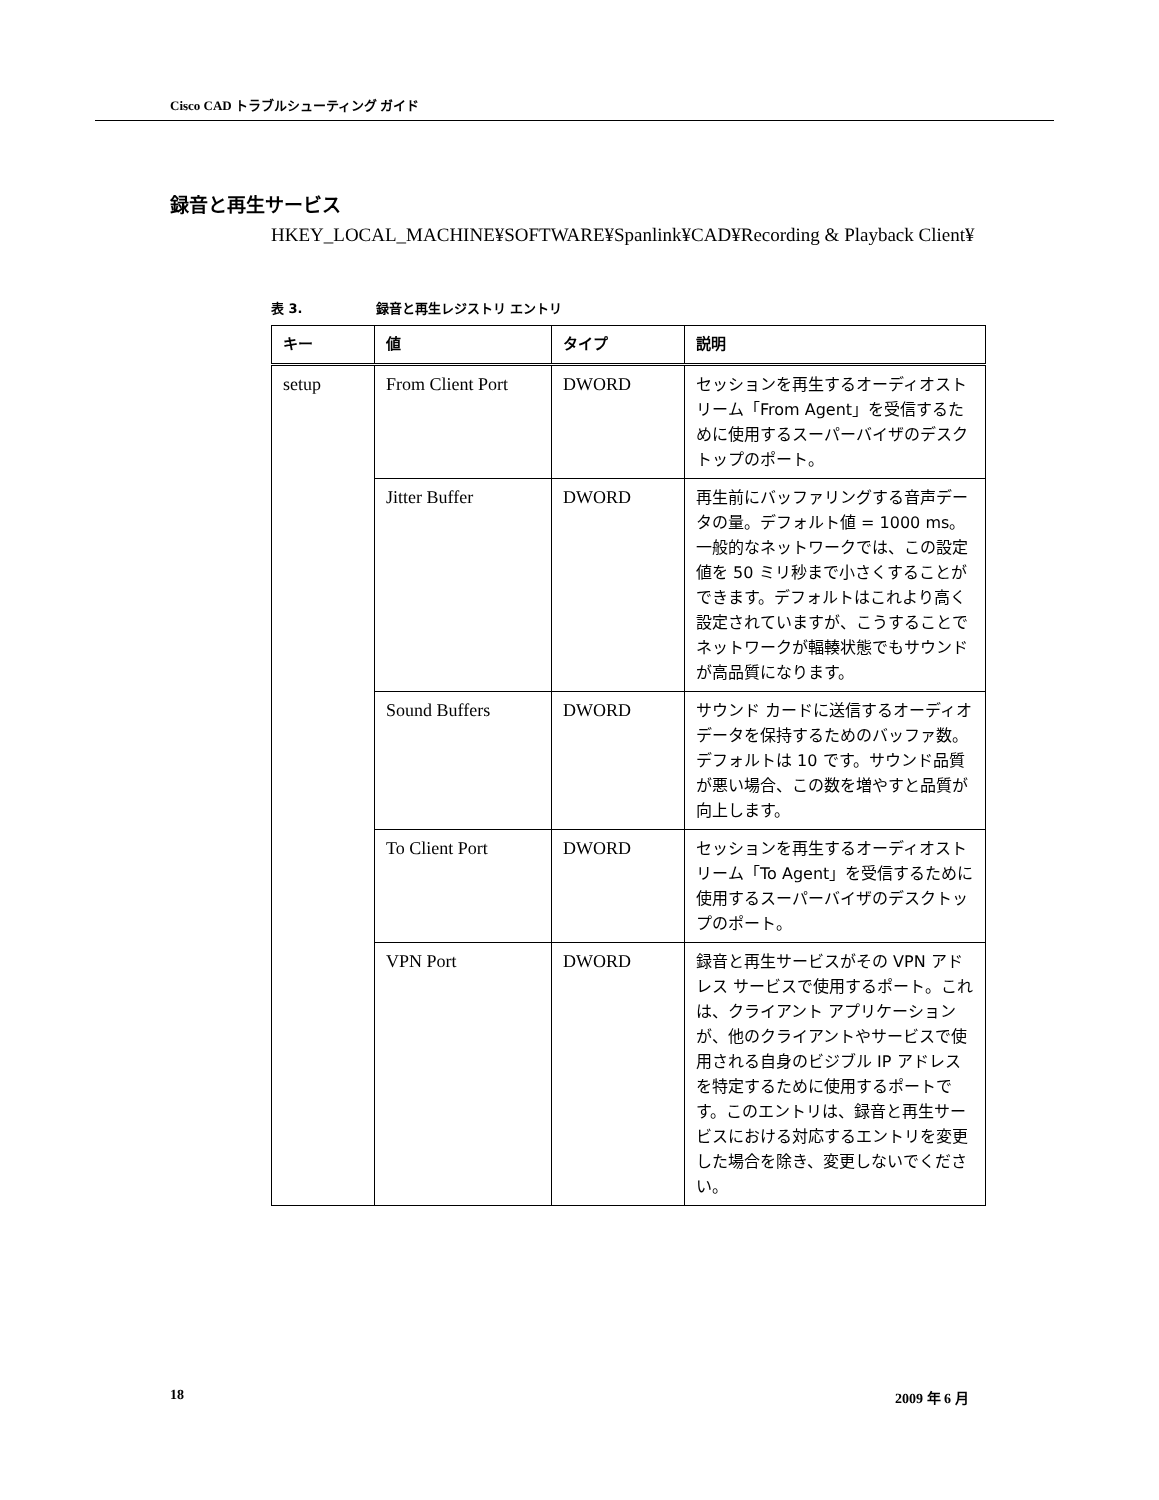Cisco CAD トラブルシューティング ガイド
録音と再生サービス
HKEY_LOCAL_MACHINE¥SOFTWARE¥Spanlink¥CAD¥Recording & Playback Client¥
表 3. 録音と再生レジストリ エントリ
| キー | 値 | タイプ | 説明 |
| --- | --- | --- | --- |
| setup | From Client Port | DWORD | セッションを再生するオーディオストリーム「From Agent」を受信するために使用するスーパーバイザのデスクトップのポート。 |
| | Jitter Buffer | DWORD | 再生前にバッファリングする音声データの量。デフォルト値 = 1000 ms。一般的なネットワークでは、この設定値を 50 ミリ秒まで小さくすることができます。デフォルトはこれより高く設定されていますが、こうすることでネットワークが輻輳状態でもサウンドが高品質になります。 |
| | Sound Buffers | DWORD | サウンド カードに送信するオーディオ データを保持するためのバッファ数。デフォルトは 10 です。サウンド品質が悪い場合、この数を増やすと品質が向上します。 |
| | To Client Port | DWORD | セッションを再生するオーディオストリーム「To Agent」を受信するために使用するスーパーバイザのデスクトップのポート。 |
| | VPN Port | DWORD | 録音と再生サービスがその VPN アドレス サービスで使用するポート。これは、クライアント アプリケーションが、他のクライアントやサービスで使用される自身のビジブル IP アドレスを特定するために使用するポートです。このエントリは、録音と再生サービスにおける対応するエントリを変更した場合を除き、変更しないでください。 |
18 2009 年 6 月